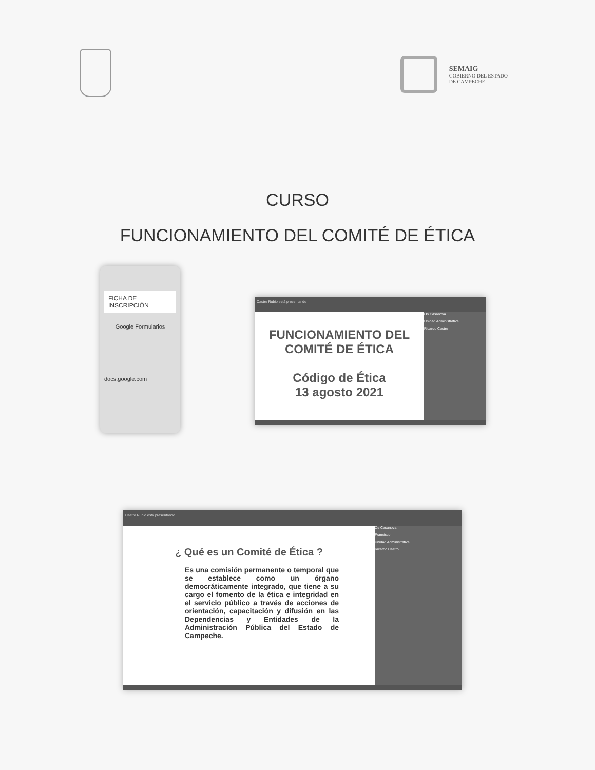SEMAIG
GOBIERNO DEL ESTADO
DE CAMPECHE
CURSO
FUNCIONAMIENTO DEL COMITÉ DE ÉTICA
FICHA DE INSCRIPCIÓN
Google Formularios
docs.google.com
Castro Rubio está presentando
FUNCIONAMIENTO DEL COMITÉ DE ÉTICA
Código de Ética
13 agosto 2021
Os Casanova
Unidad Administrativa
Ricardo Castro
Castro Rubio está presentando
¿ Qué es un Comité de Ética ?
Es una comisión permanente o temporal que se establece como un órgano democráticamente integrado, que tiene a su cargo el fomento de la ética e integridad en el servicio público a través de acciones de orientación, capacitación y difusión en las Dependencias y Entidades de la Administración Pública del Estado de Campeche.
Os Casanova
Francisco
Unidad Administrativa
Ricardo Castro